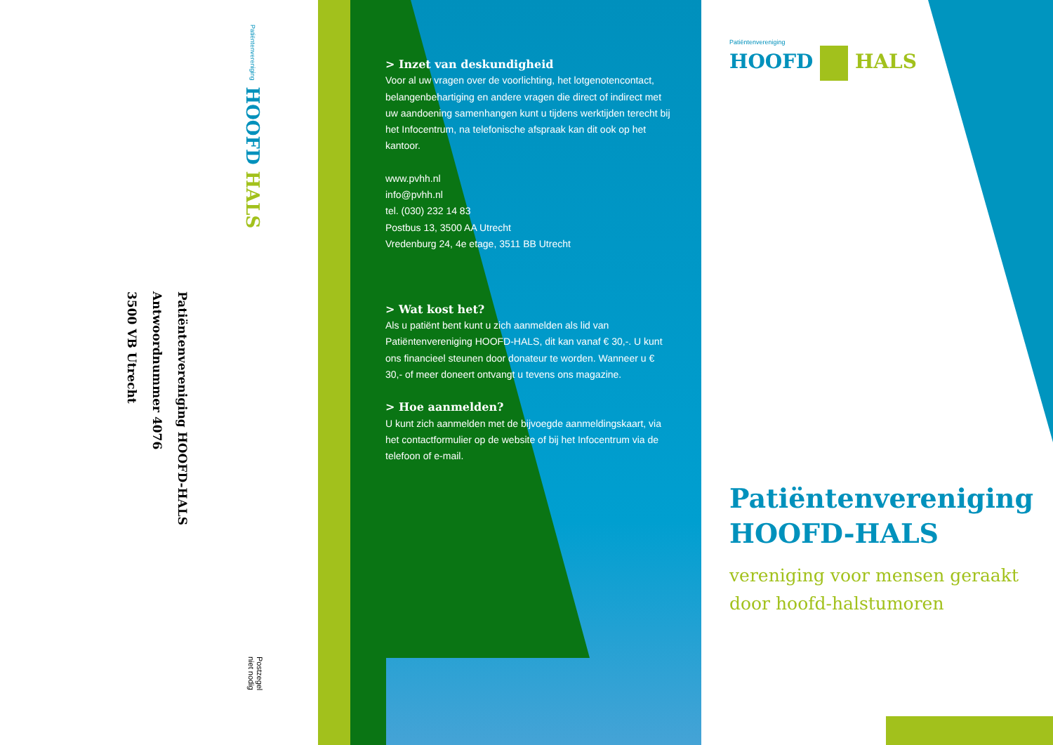Patiëntenvereniging HOOFD HALS
Patiëntenvereniging HOOFD-HALS
Antwoordnummer 4076
3500 VB Utrecht
Postzegel
niet nodig
> Inzet van deskundigheid
Voor al uw vragen over de voorlichting, het lotgenotencontact, belangenbehartiging en andere vragen die direct of indirect met uw aandoening samenhangen kunt u tijdens werktijden terecht bij het Infocentrum, na telefonische afspraak kan dit ook op het kantoor.
www.pvhh.nl
info@pvhh.nl
tel. (030) 232 14 83
Postbus 13, 3500 AA Utrecht
Vredenburg 24, 4e etage, 3511 BB Utrecht
> Wat kost het?
Als u patiënt bent kunt u zich aanmelden als lid van Patiëntenvereniging HOOFD-HALS, dit kan vanaf € 30,-. U kunt ons financieel steunen door donateur te worden. Wanneer u € 30,- of meer doneert ontvangt u tevens ons magazine.
> Hoe aanmelden?
U kunt zich aanmelden met de bijvoegde aanmeldingskaart, via het contactformulier op de website of bij het Infocentrum via de telefoon of e-mail.
Patiëntenvereniging
HOOFD HALS
Patiëntenvereniging
HOOFD-HALS
vereniging voor mensen geraakt
door hoofd-halstumoren